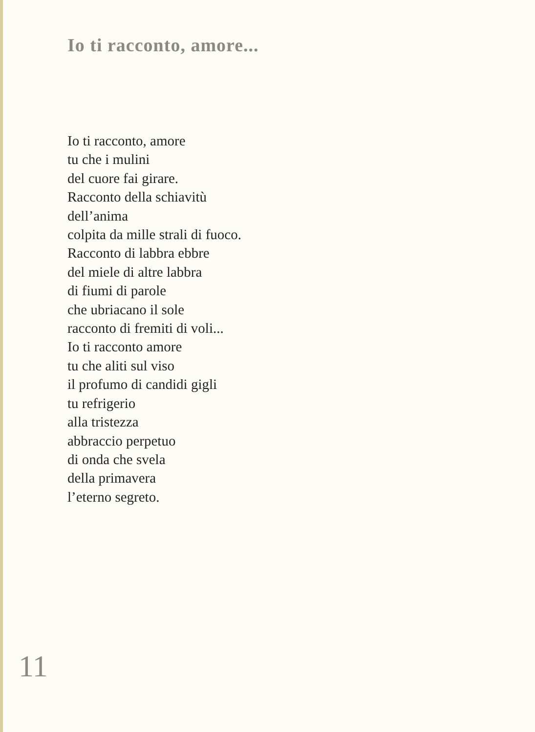Io ti racconto, amore...
Io ti racconto, amore
tu che i mulini
del cuore fai girare.
Racconto della schiavitù
dell’anima
colpita da mille strali di fuoco.
Racconto di labbra ebbre
del miele di altre labbra
di fiumi di parole
che ubriacano il sole
racconto di fremiti di voli...
Io ti racconto amore
tu che aliti sul viso
il profumo di candidi gigli
tu refrigerio
alla tristezza
abbraccio perpetuo
di onda che svela
della primavera
l’eterno segreto.
11